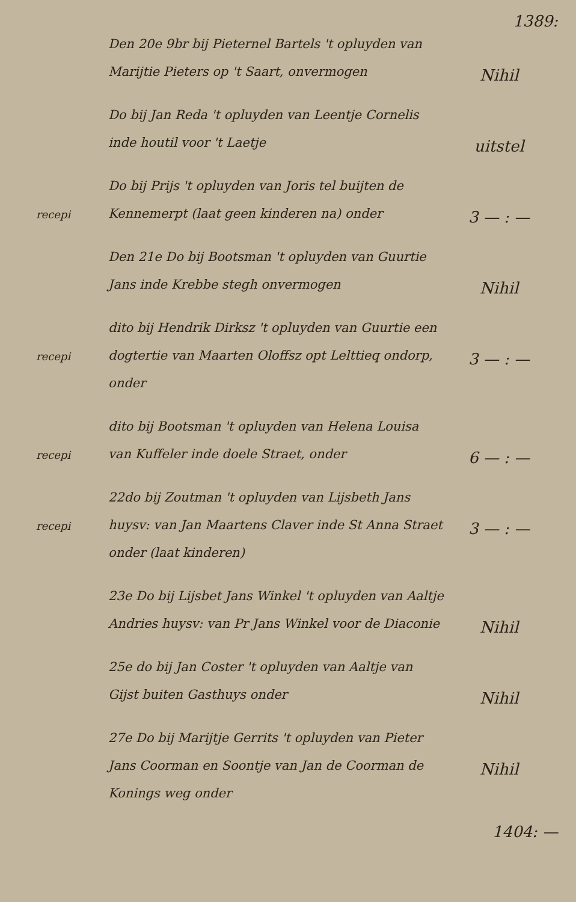1389:
Den 20e 9br bij Pieternel Bartels 't opluyden van Marijtie Pieters op 't Saart, onvermogen
Nihil
Do bij Jan Reda 't opluyden van Leentje Cornelis inde houtil voor 't Laetje
uitstel
recepi
Do bij Prijs 't opluyden van Joris tel buijten de Kennemerpt (laat geen kinderen na) onder
3 — : —
Den 21e Do bij Bootsman 't opluyden van Guurtie Jans inde Krebbe stegh onvermogen
Nihil
recepi
dito bij Hendrik Dirksz 't opluyden van Guurtie een dogtertie van Maarten Oloffsz opt Lelttieq ondorp, onder
3 — : —
recepi
dito bij Bootsman 't opluyden van Helena Louisa van Kuffeler inde doele Straet, onder
6 — : —
recepi
22do bij Zoutman 't opluyden van Lijsbeth Jans huysv: van Jan Maartens Claver inde St Anna Straet onder (laat kinderen)
3 — : —
23e Do bij Lijsbet Jans Winkel 't opluyden van Aaltje Andries huysv: van Pr Jans Winkel voor de Diaconie
Nihil
25e do bij Jan Coster 't opluyden van Aaltje van Gijst buiten Gasthuys onder
Nihil
27e Do bij Marijtje Gerrits 't opluyden van Pieter Jans Coorman en Soontje van Jan de Coorman de Konings weg onder
Nihil
1404: —